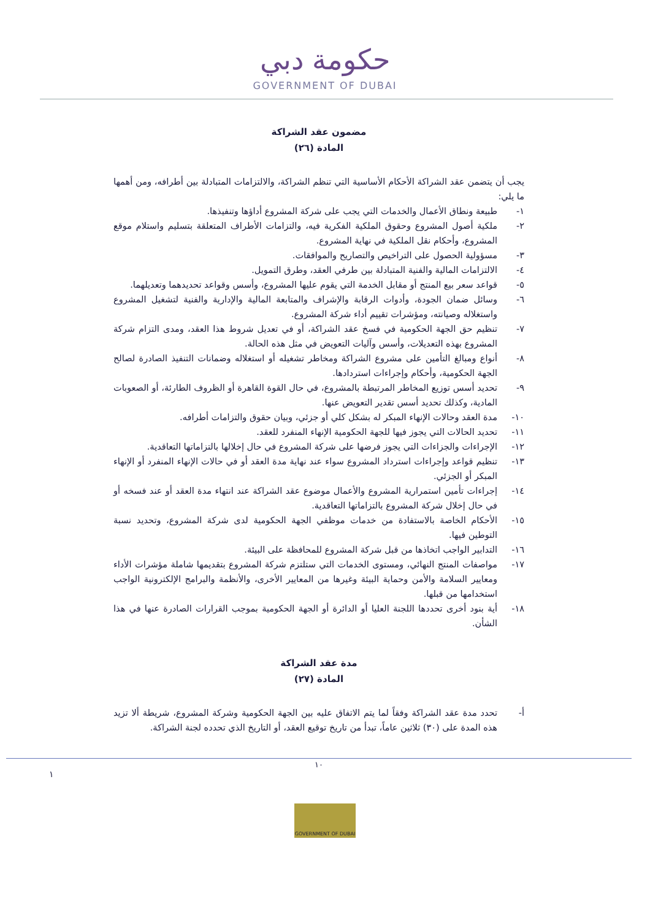حكومة دبي
GOVERNMENT OF DUBAI
مضمون عقد الشراكة
المادة (٢٦)
يجب أن يتضمن عقد الشراكة الأحكام الأساسية التي تنظم الشراكة، والالتزامات المتبادلة بين أطرافه، ومن أهمها ما يلي:
١- طبيعة ونطاق الأعمال والخدمات التي يجب على شركة المشروع أداؤها وتنفيذها.
٢- ملكية أصول المشروع وحقوق الملكية الفكرية فيه، والتزامات الأطراف المتعلقة بتسليم واستلام موقع المشروع، وأحكام نقل الملكية في نهاية المشروع.
٣- مسؤولية الحصول على التراخيص والتصاريح والموافقات.
٤- الالتزامات المالية والفنية المتبادلة بين طرفي العقد، وطرق التمويل.
٥- قواعد سعر بيع المنتج أو مقابل الخدمة التي يقوم عليها المشروع، وأسس وقواعد تحديدهما وتعديلهما.
٦- وسائل ضمان الجودة، وأدوات الرقابة والإشراف والمتابعة المالية والإدارية والفنية لتشغيل المشروع واستغلاله وصيانته، ومؤشرات تقييم أداء شركة المشروع.
٧- تنظيم حق الجهة الحكومية في فسخ عقد الشراكة، أو في تعديل شروط هذا العقد، ومدى التزام شركة المشروع بهذه التعديلات، وأسس وآليات التعويض في مثل هذه الحالة.
٨- أنواع ومبالغ التأمين على مشروع الشراكة ومخاطر تشغيله أو استغلاله وضمانات التنفيذ الصادرة لصالح الجهة الحكومية، وأحكام وإجراءات استردادها.
٩- تحديد أسس توزيع المخاطر المرتبطة بالمشروع، في حال القوة القاهرة أو الظروف الطارئة، أو الصعوبات المادية، وكذلك تحديد أسس تقدير التعويض عنها.
١٠- مدة العقد وحالات الإنهاء المبكر له بشكل كلي أو جزئي، وبيان حقوق والتزامات أطرافه.
١١- تحديد الحالات التي يجوز فيها للجهة الحكومية الإنهاء المنفرد للعقد.
١٢- الإجراءات والجزاءات التي يجوز فرضها على شركة المشروع في حال إخلالها بالتزاماتها التعاقدية.
١٣- تنظيم قواعد وإجراءات استرداد المشروع سواء عند نهاية مدة العقد أو في حالات الإنهاء المنفرد أو الإنهاء المبكر أو الجزئي.
١٤- إجراءات تأمين استمرارية المشروع والأعمال موضوع عقد الشراكة عند انتهاء مدة العقد أو عند فسخه أو في حال إخلال شركة المشروع بالتزاماتها التعاقدية.
١٥- الأحكام الخاصة بالاستفادة من خدمات موظفي الجهة الحكومية لدى شركة المشروع، وتحديد نسبة التوطين فيها.
١٦- التدابير الواجب اتخاذها من قبل شركة المشروع للمحافظة على البيئة.
١٧- مواصفات المنتج النهائي، ومستوى الخدمات التي ستلتزم شركة المشروع بتقديمها شاملة مؤشرات الأداء ومعايير السلامة والأمن وحماية البيئة وغيرها من المعايير الأخرى، والأنظمة والبرامج الإلكترونية الواجب استخدامها من قبلها.
١٨- أية بنود أخرى تحددها اللجنة العليا أو الدائرة أو الجهة الحكومية بموجب القرارات الصادرة عنها في هذا الشأن.
مدة عقد الشراكة
المادة (٢٧)
أ- تحدد مدة عقد الشراكة وفقاً لما يتم الاتفاق عليه بين الجهة الحكومية وشركة المشروع، شريطة ألا تزيد هذه المدة على (٣٠) ثلاثين عاماً، تبدأ من تاريخ توقيع العقد، أو التاريخ الذي تحدده لجنة الشراكة.
١٠
١
GOVERNMENT OF DUBAI